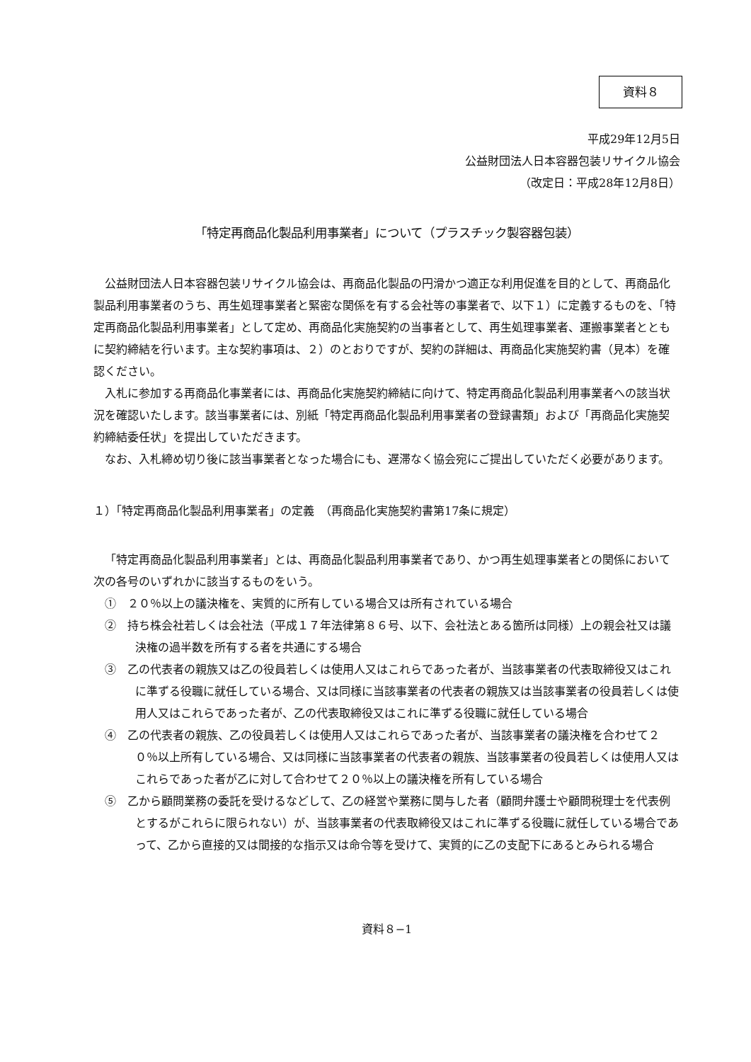資料８
平成29年12月5日
公益財団法人日本容器包装リサイクル協会
（改定日：平成28年12月8日）
「特定再商品化製品利用事業者」について（プラスチック製容器包装）
公益財団法人日本容器包装リサイクル協会は、再商品化製品の円滑かつ適正な利用促進を目的として、再商品化製品利用事業者のうち、再生処理事業者と緊密な関係を有する会社等の事業者で、以下１）に定義するものを、「特定再商品化製品利用事業者」として定め、再商品化実施契約の当事者として、再生処理事業者、運搬事業者とともに契約締結を行います。主な契約事項は、２）のとおりですが、契約の詳細は、再商品化実施契約書（見本）を確認ください。
入札に参加する再商品化事業者には、再商品化実施契約締結に向けて、特定再商品化製品利用事業者への該当状況を確認いたします。該当事業者には、別紙「特定再商品化製品利用事業者の登録書類」および「再商品化実施契約締結委任状」を提出していただきます。
なお、入札締め切り後に該当事業者となった場合にも、遅滞なく協会宛にご提出していただく必要があります。
１）「特定再商品化製品利用事業者」の定義　（再商品化実施契約書第17条に規定）
「特定再商品化製品利用事業者」とは、再商品化製品利用事業者であり、かつ再生処理事業者との関係において次の各号のいずれかに該当するものをいう。
①　２０％以上の議決権を、実質的に所有している場合又は所有されている場合
②　持ち株会社若しくは会社法（平成１７年法律第８６号、以下、会社法とある箇所は同様）上の親会社又は議決権の過半数を所有する者を共通にする場合
③　乙の代表者の親族又は乙の役員若しくは使用人又はこれらであった者が、当該事業者の代表取締役又はこれに準ずる役職に就任している場合、又は同様に当該事業者の代表者の親族又は当該事業者の役員若しくは使用人又はこれらであった者が、乙の代表取締役又はこれに準ずる役職に就任している場合
④　乙の代表者の親族、乙の役員若しくは使用人又はこれらであった者が、当該事業者の議決権を合わせて２０％以上所有している場合、又は同様に当該事業者の代表者の親族、当該事業者の役員若しくは使用人又はこれらであった者が乙に対して合わせて２０％以上の議決権を所有している場合
⑤　乙から顧問業務の委託を受けるなどして、乙の経営や業務に関与した者（顧問弁護士や顧問税理士を代表例とするがこれらに限られない）が、当該事業者の代表取締役又はこれに準ずる役職に就任している場合であって、乙から直接的又は間接的な指示又は命令等を受けて、実質的に乙の支配下にあるとみられる場合
資料８−1